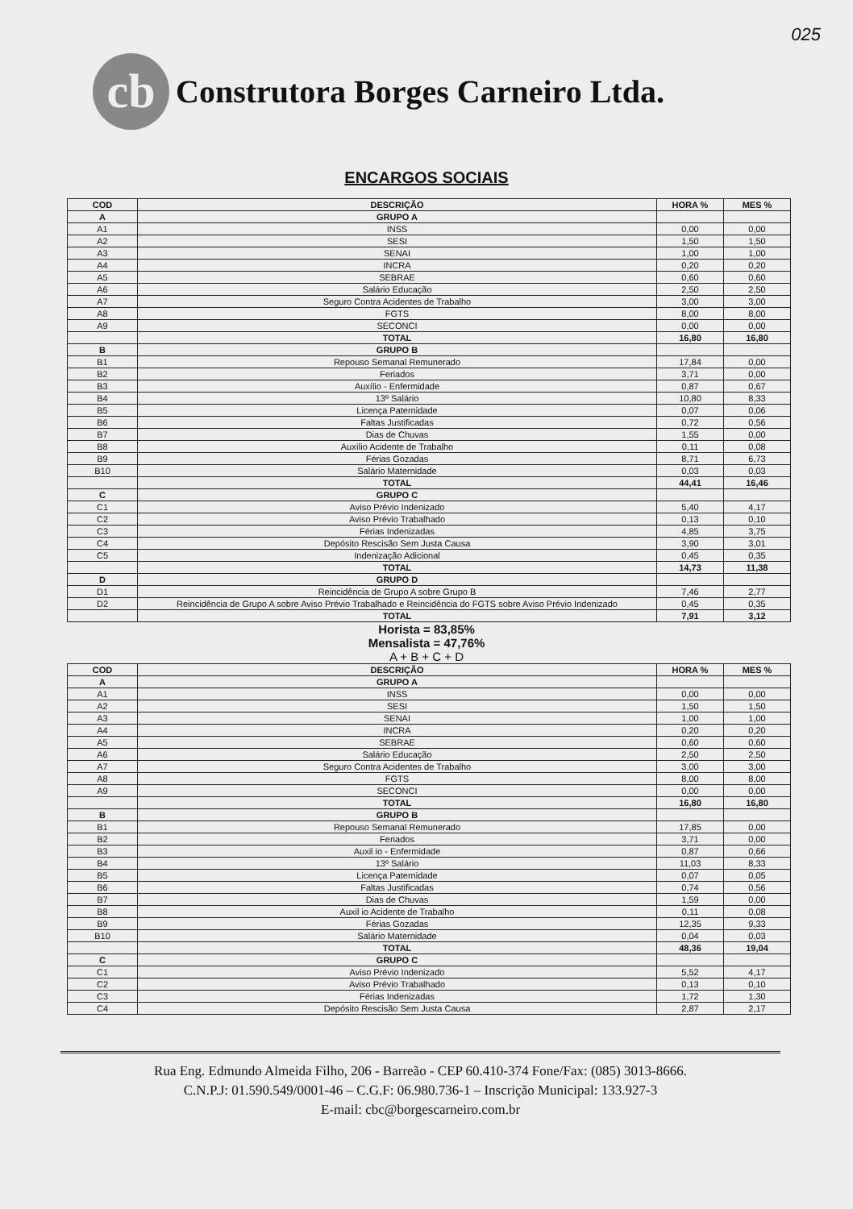025
cb
Construtora Borges Carneiro Ltda.
ENCARGOS SOCIAIS
| COD | DESCRIÇÃO | HORA % | MES % |
| --- | --- | --- | --- |
| A | GRUPO A | | |
| A1 | INSS | 0,00 | 0,00 |
| A2 | SESI | 1,50 | 1,50 |
| A3 | SENAI | 1,00 | 1,00 |
| A4 | INCRA | 0,20 | 0,20 |
| A5 | SEBRAE | 0,60 | 0,60 |
| A6 | Salário Educação | 2,50 | 2,50 |
| A7 | Seguro Contra Acidentes de Trabalho | 3,00 | 3,00 |
| A8 | FGTS | 8,00 | 8,00 |
| A9 | SECONCI | 0,00 | 0,00 |
| | TOTAL | 16,80 | 16,80 |
| B | GRUPO B | | |
| B1 | Repouso Semanal Remunerado | 17,84 | 0,00 |
| B2 | Feriados | 3,71 | 0,00 |
| B3 | Auxílio - Enfermidade | 0,87 | 0,67 |
| B4 | 13º Salário | 10,80 | 8,33 |
| B5 | Licença Paternidade | 0,07 | 0,06 |
| B6 | Faltas Justificadas | 0,72 | 0,56 |
| B7 | Dias de Chuvas | 1,55 | 0,00 |
| B8 | Auxílio Acidente de Trabalho | 0,11 | 0,08 |
| B9 | Férias Gozadas | 8,71 | 6,73 |
| B10 | Salário Maternidade | 0,03 | 0,03 |
| | TOTAL | 44,41 | 16,46 |
| C | GRUPO C | | |
| C1 | Aviso Prévio Indenizado | 5,40 | 4,17 |
| C2 | Aviso Prévio Trabalhado | 0,13 | 0,10 |
| C3 | Férias Indenizadas | 4,85 | 3,75 |
| C4 | Depósito Rescisão Sem Justa Causa | 3,90 | 3,01 |
| C5 | Indenização Adicional | 0,45 | 0,35 |
| | TOTAL | 14,73 | 11,38 |
| D | GRUPO D | | |
| D1 | Reincidência de Grupo A sobre Grupo B | 7,46 | 2,77 |
| D2 | Reincidência de Grupo A sobre Aviso Prévio Trabalhado e Reincidência do FGTS sobre Aviso Prévio Indenizado | 0,45 | 0,35 |
| | TOTAL | 7,91 | 3,12 |
Horista = 83,85%
Mensalista = 47,76%
A + B + C + D
| COD | DESCRIÇÃO | HORA % | MES % |
| --- | --- | --- | --- |
| A | GRUPO A | | |
| A1 | INSS | 0,00 | 0,00 |
| A2 | SESI | 1,50 | 1,50 |
| A3 | SENAI | 1,00 | 1,00 |
| A4 | INCRA | 0,20 | 0,20 |
| A5 | SEBRAE | 0,60 | 0,60 |
| A6 | Salário Educação | 2,50 | 2,50 |
| A7 | Seguro Contra Acidentes de Trabalho | 3,00 | 3,00 |
| A8 | FGTS | 8,00 | 8,00 |
| A9 | SECONCI | 0,00 | 0,00 |
| | TOTAL | 16,80 | 16,80 |
| B | GRUPO B | | |
| B1 | Repouso Semanal Remunerado | 17,85 | 0,00 |
| B2 | Feriados | 3,71 | 0,00 |
| B3 | Auxil io - Enfermidade | 0,87 | 0,66 |
| B4 | 13º Salário | 11,03 | 8,33 |
| B5 | Licença Paternidade | 0,07 | 0,05 |
| B6 | Faltas Justificadas | 0,74 | 0,56 |
| B7 | Dias de Chuvas | 1,59 | 0,00 |
| B8 | Auxil io Acidente de Trabalho | 0,11 | 0,08 |
| B9 | Férias Gozadas | 12,35 | 9,33 |
| B10 | Salário Maternidade | 0,04 | 0,03 |
| | TOTAL | 48,36 | 19,04 |
| C | GRUPO C | | |
| C1 | Aviso Prévio Indenizado | 5,52 | 4,17 |
| C2 | Aviso Prévio Trabalhado | 0,13 | 0,10 |
| C3 | Férias Indenizadas | 1,72 | 1,30 |
| C4 | Depósito Rescisão Sem Justa Causa | 2,87 | 2,17 |
Rua Eng. Edmundo Almeida Filho, 206 - Barreão - CEP 60.410-374 Fone/Fax: (085) 3013-8666.
C.N.P.J: 01.590.549/0001-46 – C.G.F: 06.980.736-1 – Inscrição Municipal: 133.927-3
E-mail: cbc@borgescarneiro.com.br